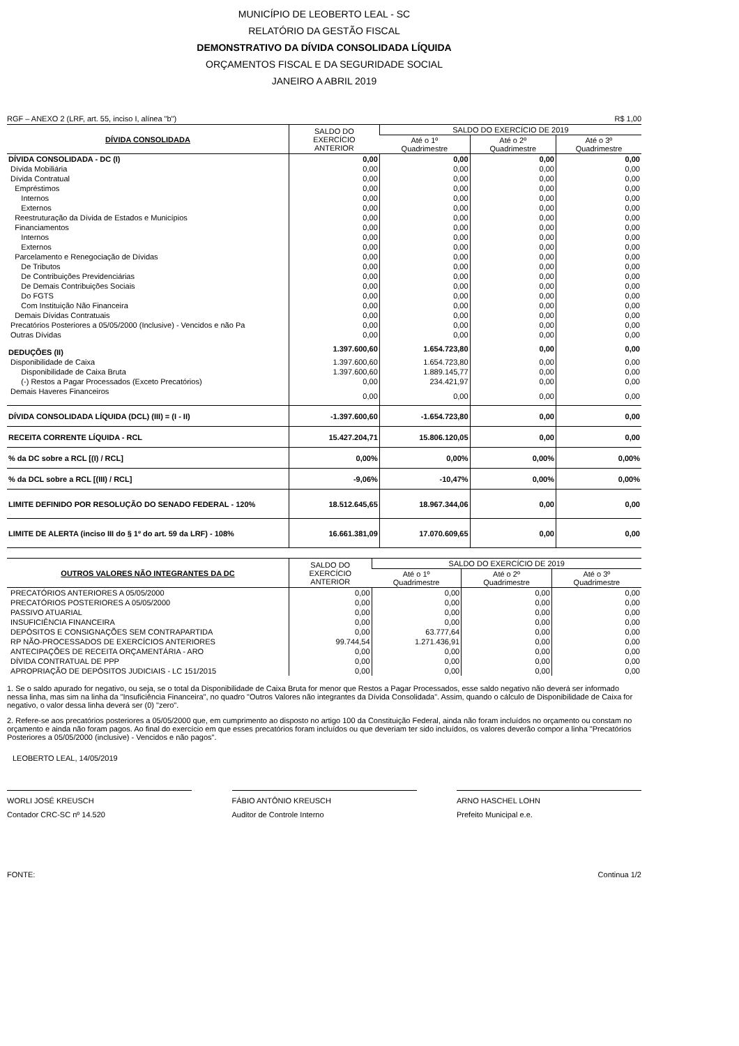MUNICÍPIO DE LEOBERTO LEAL - SC
RELATÓRIO DA GESTÃO FISCAL
DEMONSTRATIVO DA DÍVIDA CONSOLIDADA LÍQUIDA
ORÇAMENTOS FISCAL E DA SEGURIDADE SOCIAL
JANEIRO A ABRIL 2019
RGF – ANEXO 2 (LRF, art. 55, inciso I, alínea "b") R$ 1,00
| DÍVIDA CONSOLIDADA | SALDO DO EXERCÍCIO ANTERIOR | SALDO DO EXERCÍCIO DE 2019 | | |
| --- | --- | --- | --- | --- |
| | | Até o 1º Quadrimestre | Até o 2º Quadrimestre | Até o 3º Quadrimestre |
| DÍVIDA CONSOLIDADA - DC (I) | 0,00 | 0,00 | 0,00 | 0,00 |
| Dívida Mobiliária | 0,00 | 0,00 | 0,00 | 0,00 |
| Dívida Contratual | 0,00 | 0,00 | 0,00 | 0,00 |
| Empréstimos | 0,00 | 0,00 | 0,00 | 0,00 |
| Internos | 0,00 | 0,00 | 0,00 | 0,00 |
| Externos | 0,00 | 0,00 | 0,00 | 0,00 |
| Reestruturação da Dívida de Estados e Municípios | 0,00 | 0,00 | 0,00 | 0,00 |
| Financiamentos | 0,00 | 0,00 | 0,00 | 0,00 |
| Internos | 0,00 | 0,00 | 0,00 | 0,00 |
| Externos | 0,00 | 0,00 | 0,00 | 0,00 |
| Parcelamento e Renegociação de Dívidas | 0,00 | 0,00 | 0,00 | 0,00 |
| De Tributos | 0,00 | 0,00 | 0,00 | 0,00 |
| De Contribuições Previdenciárias | 0,00 | 0,00 | 0,00 | 0,00 |
| De Demais Contribuições Sociais | 0,00 | 0,00 | 0,00 | 0,00 |
| Do FGTS | 0,00 | 0,00 | 0,00 | 0,00 |
| Com Instituição Não Financeira | 0,00 | 0,00 | 0,00 | 0,00 |
| Demais Dívidas Contratuais | 0,00 | 0,00 | 0,00 | 0,00 |
| Precatórios Posteriores a 05/05/2000 (Inclusive) - Vencidos e não Pa | 0,00 | 0,00 | 0,00 | 0,00 |
| Outras Dívidas | 0,00 | 0,00 | 0,00 | 0,00 |
| DEDUÇÕES (II) | 1.397.600,60 | 1.654.723,80 | 0,00 | 0,00 |
| Disponibilidade de Caixa | 1.397.600,60 | 1.654.723,80 | 0,00 | 0,00 |
| Disponibilidade de Caixa Bruta | 1.397.600,60 | 1.889.145,77 | 0,00 | 0,00 |
| (-) Restos a Pagar Processados (Exceto Precatórios) | 0,00 | 234.421,97 | 0,00 | 0,00 |
| Demais Haveres Financeiros | 0,00 | 0,00 | 0,00 | 0,00 |
| DÍVIDA CONSOLIDADA LÍQUIDA (DCL) (III) = (I - II) | -1.397.600,60 | -1.654.723,80 | 0,00 | 0,00 |
| RECEITA CORRENTE LÍQUIDA - RCL | 15.427.204,71 | 15.806.120,05 | 0,00 | 0,00 |
| % da DC sobre a RCL [(I) / RCL] | 0,00% | 0,00% | 0,00% | 0,00% |
| % da DCL sobre a RCL [(III) / RCL] | -9,06% | -10,47% | 0,00% | 0,00% |
| LIMITE DEFINIDO POR RESOLUÇÃO DO SENADO FEDERAL - 120% | 18.512.645,65 | 18.967.344,06 | 0,00 | 0,00 |
| LIMITE DE ALERTA (inciso III do § 1º do art. 59 da LRF) - 108% | 16.661.381,09 | 17.070.609,65 | 0,00 | 0,00 |
| OUTROS VALORES NÃO INTEGRANTES DA DC | SALDO DO EXERCÍCIO ANTERIOR | SALDO DO EXERCÍCIO DE 2019 | | |
| --- | --- | --- | --- | --- |
| | | Até o 1º Quadrimestre | Até o 2º Quadrimestre | Até o 3º Quadrimestre |
| PRECATÓRIOS ANTERIORES A 05/05/2000 | 0,00 | 0,00 | 0,00 | 0,00 |
| PRECATÓRIOS POSTERIORES A 05/05/2000 | 0,00 | 0,00 | 0,00 | 0,00 |
| PASSIVO ATUARIAL | 0,00 | 0,00 | 0,00 | 0,00 |
| INSUFICIÊNCIA FINANCEIRA | 0,00 | 0,00 | 0,00 | 0,00 |
| DEPÓSITOS E CONSIGNAÇÕES SEM CONTRAPARTIDA | 0,00 | 63.777,64 | 0,00 | 0,00 |
| RP NÃO-PROCESSADOS DE EXERCÍCIOS ANTERIORES | 99.744,54 | 1.271.436,91 | 0,00 | 0,00 |
| ANTECIPAÇÕES DE RECEITA ORÇAMENTÁRIA - ARO | 0,00 | 0,00 | 0,00 | 0,00 |
| DÍVIDA CONTRATUAL DE PPP | 0,00 | 0,00 | 0,00 | 0,00 |
| APROPRIAÇÃO DE DEPÓSITOS JUDICIAIS - LC 151/2015 | 0,00 | 0,00 | 0,00 | 0,00 |
1. Se o saldo apurado for negativo, ou seja, se o total da Disponibilidade de Caixa Bruta for menor que Restos a Pagar Processados, esse saldo negativo não deverá ser informado nessa linha, mas sim na linha da "Insuficiência Financeira", no quadro "Outros Valores não integrantes da Dívida Consolidada". Assim, quando o cálculo de Disponibilidade de Caixa for negativo, o valor dessa linha deverá ser (0) "zero".
2. Refere-se aos precatórios posteriores a 05/05/2000 que, em cumprimento ao disposto no artigo 100 da Constituição Federal, ainda não foram incluídos no orçamento ou constam no orçamento e ainda não foram pagos. Ao final do exercício em que esses precatórios foram incluídos ou que deveriam ter sido incluídos, os valores deverão compor a linha "Precatórios Posteriores a 05/05/2000 (inclusive) - Vencidos e não pagos".
LEOBERTO LEAL, 14/05/2019
WORLI JOSÉ KREUSCH
Contador CRC-SC nº 14.520
FÁBIO ANTÔNIO KREUSCH
Auditor de Controle Interno
ARNO HASCHEL LOHN
Prefeito Municipal e.e.
FONTE: Continua 1/2